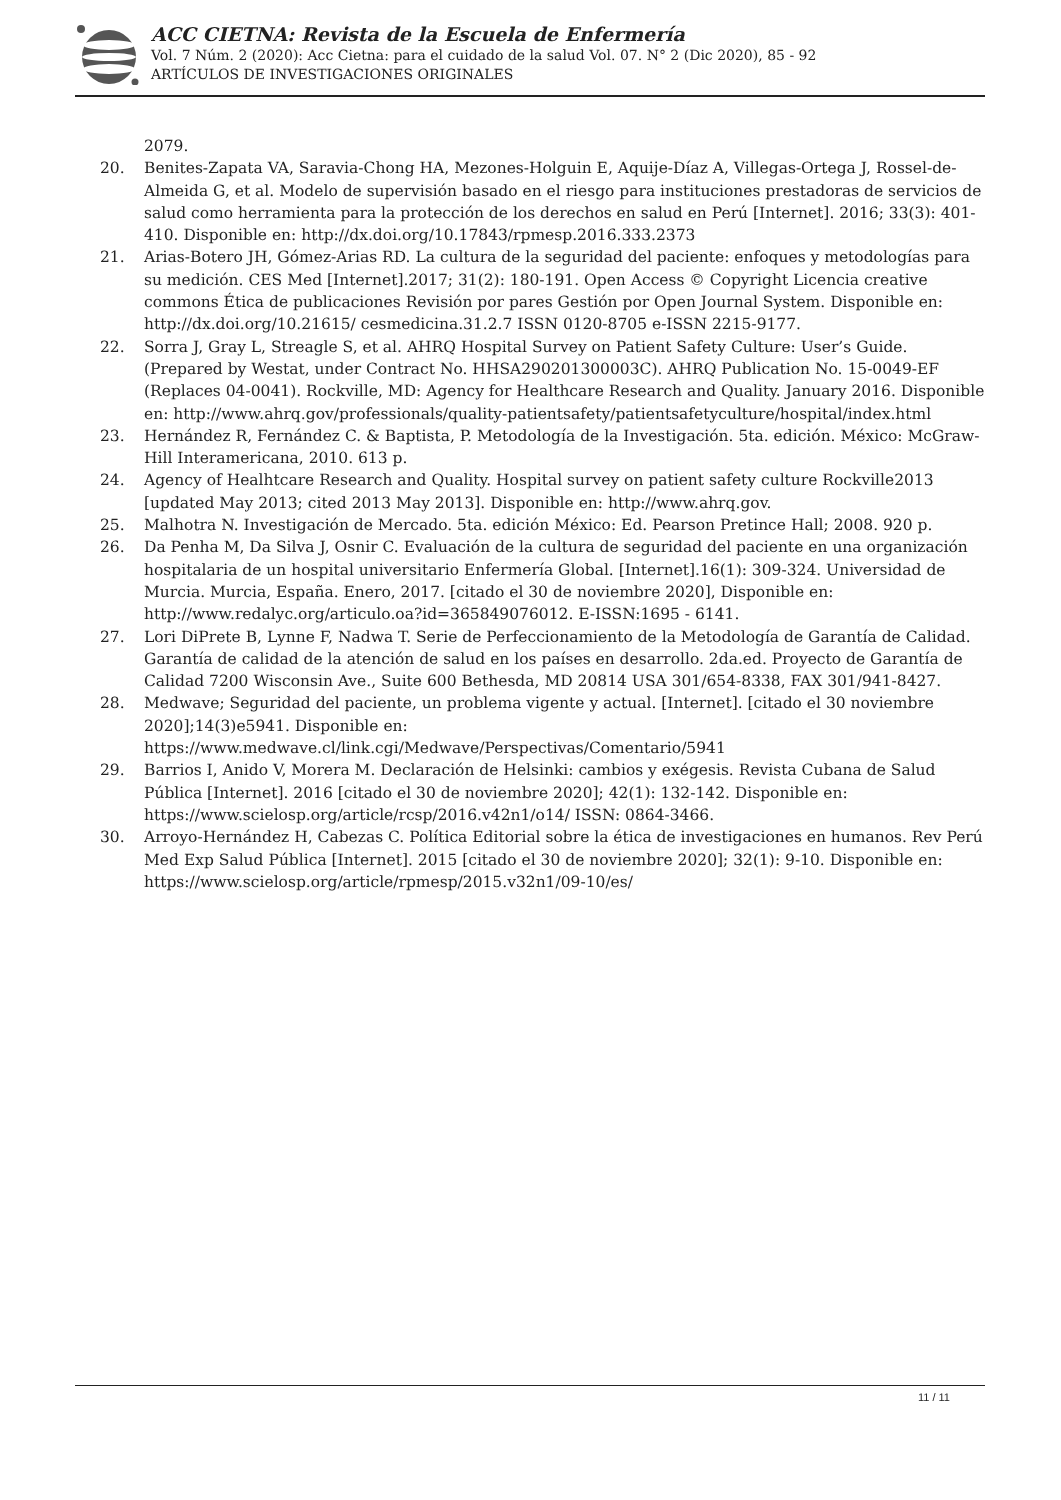ACC CIETNA: Revista de la Escuela de Enfermería
Vol. 7 Núm. 2 (2020): Acc Cietna: para el cuidado de la salud Vol. 07. N° 2 (Dic 2020), 85 - 92
ARTÍCULOS DE INVESTIGACIONES ORIGINALES
2079.
20. Benites-Zapata VA, Saravia-Chong HA, Mezones-Holguin E, Aquije-Díaz A, Villegas-Ortega J, Rossel-de-Almeida G, et al. Modelo de supervisión basado en el riesgo para instituciones prestadoras de servicios de salud como herramienta para la protección de los derechos en salud en Perú [Internet]. 2016; 33(3): 401-410. Disponible en: http://dx.doi.org/10.17843/rpmesp.2016.333.2373
21. Arias-Botero JH, Gómez-Arias RD. La cultura de la seguridad del paciente: enfoques y metodologías para su medición. CES Med [Internet].2017; 31(2): 180-191. Open Access © Copyright Licencia creative commons Ética de publicaciones Revisión por pares Gestión por Open Journal System. Disponible en: http://dx.doi.org/10.21615/ cesmedicina.31.2.7 ISSN 0120-8705 e-ISSN 2215-9177.
22. Sorra J, Gray L, Streagle S, et al. AHRQ Hospital Survey on Patient Safety Culture: User’s Guide. (Prepared by Westat, under Contract No. HHSA290201300003C). AHRQ Publication No. 15-0049-EF (Replaces 04-0041). Rockville, MD: Agency for Healthcare Research and Quality. January 2016. Disponible en: http://www.ahrq.gov/professionals/quality-patientsafety/patientsafetyculture/hospital/index.html
23. Hernández R, Fernández C. & Baptista, P. Metodología de la Investigación. 5ta. edición. México: McGraw-Hill Interamericana, 2010. 613 p.
24. Agency of Healhtcare Research and Quality. Hospital survey on patient safety culture Rockville2013 [updated May 2013; cited 2013 May 2013]. Disponible en: http://www.ahrq.gov.
25. Malhotra N. Investigación de Mercado. 5ta. edición México: Ed. Pearson Pretince Hall; 2008. 920 p.
26. Da Penha M, Da Silva J, Osnir C. Evaluación de la cultura de seguridad del paciente en una organización hospitalaria de un hospital universitario Enfermería Global. [Internet].16(1): 309-324. Universidad de Murcia. Murcia, España. Enero, 2017. [citado el 30 de noviembre 2020], Disponible en: http://www.redalyc.org/articulo.oa?id=365849076012. E-ISSN:1695 - 6141.
27. Lori DiPrete B, Lynne F, Nadwa T. Serie de Perfeccionamiento de la Metodología de Garantía de Calidad. Garantía de calidad de la atención de salud en los países en desarrollo. 2da.ed. Proyecto de Garantía de Calidad 7200 Wisconsin Ave., Suite 600 Bethesda, MD 20814 USA 301/654-8338, FAX 301/941-8427.
28. Medwave; Seguridad del paciente, un problema vigente y actual. [Internet]. [citado el 30 noviembre 2020];14(3)e5941. Disponible en: https://www.medwave.cl/link.cgi/Medwave/Perspectivas/Comentario/5941
29. Barrios I, Anido V, Morera M. Declaración de Helsinki: cambios y exégesis. Revista Cubana de Salud Pública [Internet]. 2016 [citado el 30 de noviembre 2020]; 42(1): 132-142. Disponible en: https://www.scielosp.org/article/rcsp/2016.v42n1/o14/ ISSN: 0864-3466.
30. Arroyo-Hernández H, Cabezas C. Política Editorial sobre la ética de investigaciones en humanos. Rev Perú Med Exp Salud Pública [Internet]. 2015 [citado el 30 de noviembre 2020]; 32(1): 9-10. Disponible en: https://www.scielosp.org/article/rpmesp/2015.v32n1/09-10/es/
11 / 11